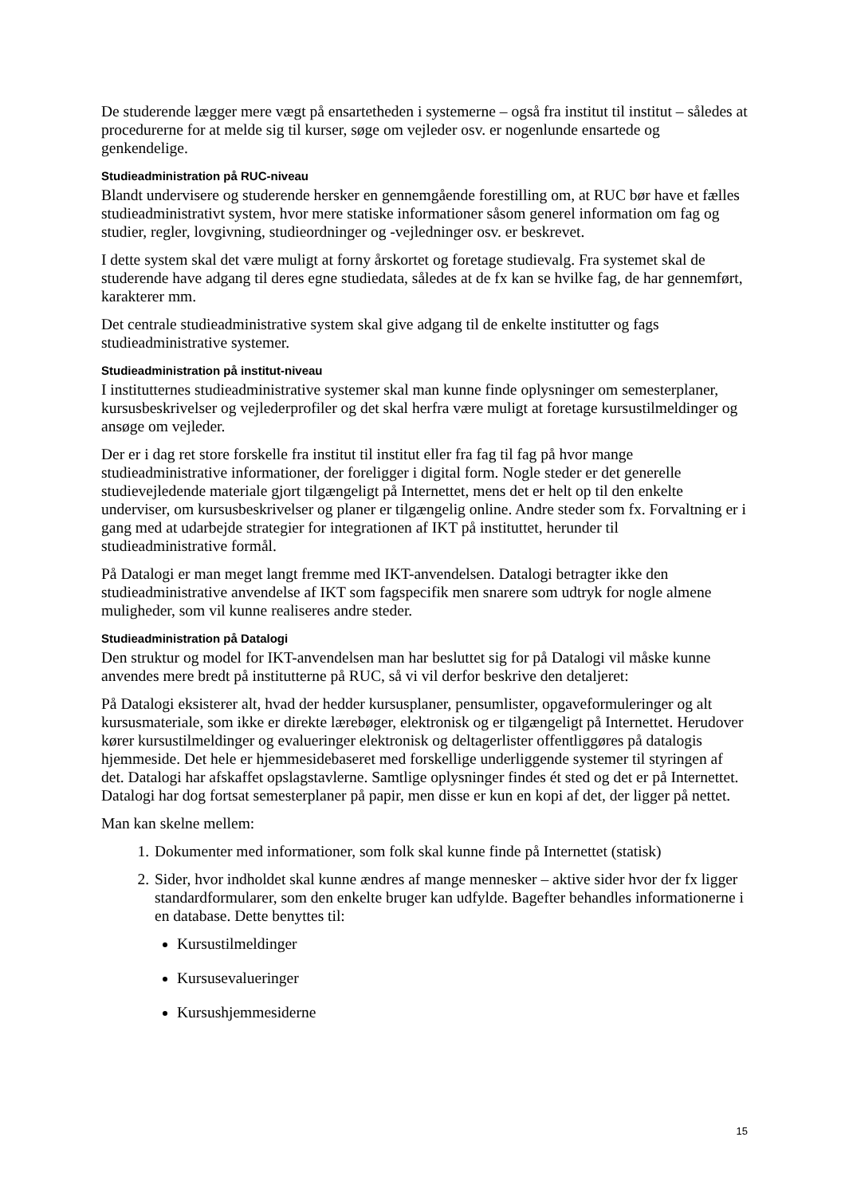De studerende lægger mere vægt på ensartetheden i systemerne – også fra institut til institut – således at procedurerne for at melde sig til kurser, søge om vejleder osv. er nogenlunde ensartede og genkendelige.
Studieadministration på RUC-niveau
Blandt undervisere og studerende hersker en gennemgående forestilling om, at RUC bør have et fælles studieadministrativt system, hvor mere statiske informationer såsom generel information om fag og studier, regler, lovgivning, studieordninger og -vejledninger osv. er beskrevet.
I dette system skal det være muligt at forny årskortet og foretage studievalg. Fra systemet skal de studerende have adgang til deres egne studiedata, således at de fx kan se hvilke fag, de har gennemført, karakterer mm.
Det centrale studieadministrative system skal give adgang til de enkelte institutter og fags studieadministrative systemer.
Studieadministration på institut-niveau
I institutternes studieadministrative systemer skal man kunne finde oplysninger om semesterplaner, kursusbeskrivelser og vejlederprofiler og det skal herfra være muligt at foretage kursustilmeldinger og ansøge om vejleder.
Der er i dag ret store forskelle fra institut til institut eller fra fag til fag på hvor mange studieadministrative informationer, der foreligger i digital form. Nogle steder er det generelle studievejledende materiale gjort tilgængeligt på Internettet, mens det er helt op til den enkelte underviser, om kursusbeskrivelser og planer er tilgængelig online. Andre steder som fx. Forvaltning er i gang med at udarbejde strategier for integrationen af IKT på instituttet, herunder til studieadministrative formål.
På Datalogi er man meget langt fremme med IKT-anvendelsen. Datalogi betragter ikke den studieadministrative anvendelse af IKT som fagspecifik men snarere som udtryk for nogle almene muligheder, som vil kunne realiseres andre steder.
Studieadministration på Datalogi
Den struktur og model for IKT-anvendelsen man har besluttet sig for på Datalogi vil måske kunne anvendes mere bredt på institutterne på RUC, så vi vil derfor beskrive den detaljeret:
På Datalogi eksisterer alt, hvad der hedder kursusplaner, pensumlister, opgaveformuleringer og alt kursusmateriale, som ikke er direkte lærebøger, elektronisk og er tilgængeligt på Internettet. Herudover kører kursustilmeldinger og evalueringer elektronisk og deltagerlister offentliggøres på datalogis hjemmeside. Det hele er hjemmesidebaseret med forskellige underliggende systemer til styringen af det. Datalogi har afskaffet opslagstavlerne. Samtlige oplysninger findes ét sted og det er på Internettet. Datalogi har dog fortsat semesterplaner på papir, men disse er kun en kopi af det, der ligger på nettet.
Man kan skelne mellem:
1. Dokumenter med informationer, som folk skal kunne finde på Internettet (statisk)
2. Sider, hvor indholdet skal kunne ændres af mange mennesker – aktive sider hvor der fx ligger standardformularer, som den enkelte bruger kan udfylde. Bagefter behandles informationerne i en database. Dette benyttes til:
Kursustilmeldinger
Kursusevalueringer
Kursushjemmesiderne
15